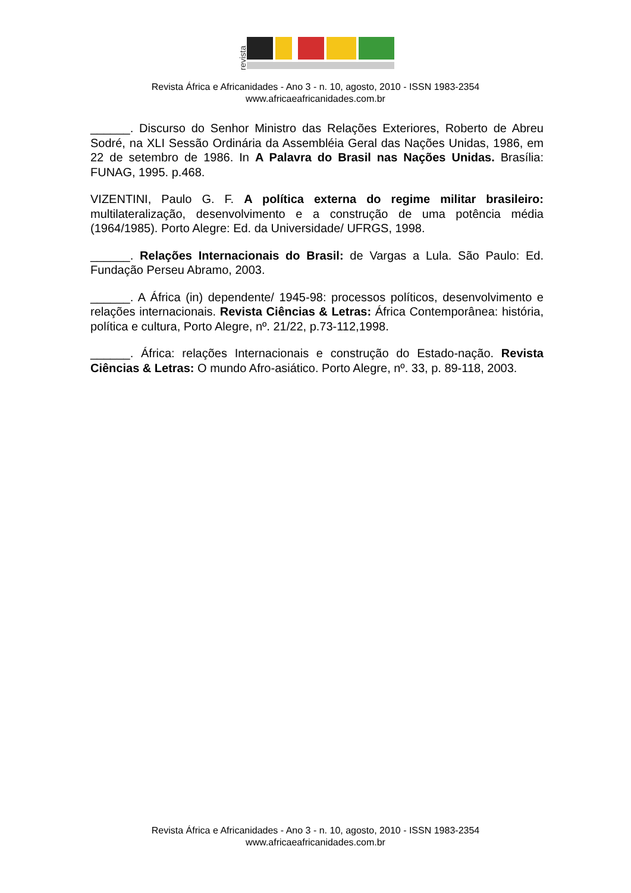revista
Revista África e Africanidades - Ano 3 - n. 10, agosto, 2010 - ISSN 1983-2354
www.africaeafricanidades.com.br
______. Discurso do Senhor Ministro das Relações Exteriores, Roberto de Abreu Sodré, na XLI Sessão Ordinária da Assembléia Geral das Nações Unidas, 1986, em 22 de setembro de 1986. In A Palavra do Brasil nas Nações Unidas. Brasília: FUNAG, 1995. p.468.
VIZENTINI, Paulo G. F. A política externa do regime militar brasileiro: multilateralização, desenvolvimento e a construção de uma potência média (1964/1985). Porto Alegre: Ed. da Universidade/ UFRGS, 1998.
______. Relações Internacionais do Brasil: de Vargas a Lula. São Paulo: Ed. Fundação Perseu Abramo, 2003.
______. A África (in) dependente/ 1945-98: processos políticos, desenvolvimento e relações internacionais. Revista Ciências & Letras: África Contemporânea: história, política e cultura, Porto Alegre, nº. 21/22, p.73-112,1998.
______. África: relações Internacionais e construção do Estado-nação. Revista Ciências & Letras: O mundo Afro-asiático. Porto Alegre, nº. 33, p. 89-118, 2003.
Revista África e Africanidades - Ano 3 - n. 10, agosto, 2010 - ISSN 1983-2354
www.africaeafricanidades.com.br